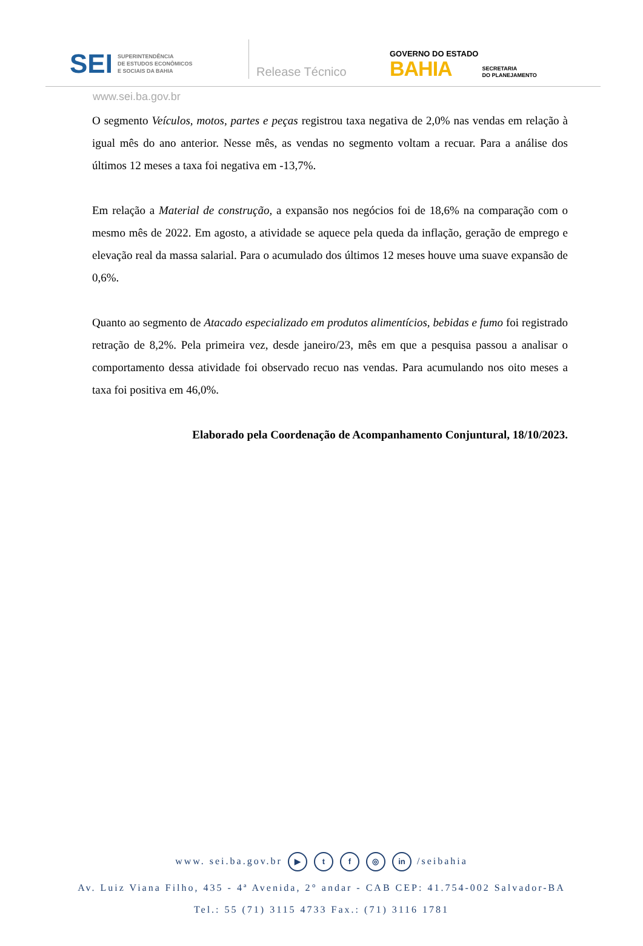SEI SUPERINTENDÊNCIA
DE ESTUDOS ECONÔMICOS
E SOCIAIS DA BAHIA
Release Técnico
GOVERNO DO ESTADO
BAHIA
SECRETARIA
DO PLANEJAMENTO
www.sei.ba.gov.br
O segmento Veículos, motos, partes e peças registrou taxa negativa de 2,0% nas vendas em relação à igual mês do ano anterior. Nesse mês, as vendas no segmento voltam a recuar. Para a análise dos últimos 12 meses a taxa foi negativa em -13,7%.
Em relação a Material de construção, a expansão nos negócios foi de 18,6% na comparação com o mesmo mês de 2022. Em agosto, a atividade se aquece pela queda da inflação, geração de emprego e elevação real da massa salarial. Para o acumulado dos últimos 12 meses houve uma suave expansão de 0,6%.
Quanto ao segmento de Atacado especializado em produtos alimentícios, bebidas e fumo foi registrado retração de 8,2%. Pela primeira vez, desde janeiro/23, mês em que a pesquisa passou a analisar o comportamento dessa atividade foi observado recuo nas vendas. Para acumulando nos oito meses a taxa foi positiva em 46,0%.
Elaborado pela Coordenação de Acompanhamento Conjuntural, 18/10/2023.
www. sei.ba.gov.br ▶ t f ◎ in /seibahia
Av. Luiz Viana Filho, 435 - 4ª Avenida, 2° andar - CAB CEP: 41.754-002 Salvador-BA
Tel.: 55 (71) 3115 4733 Fax.: (71) 3116 1781